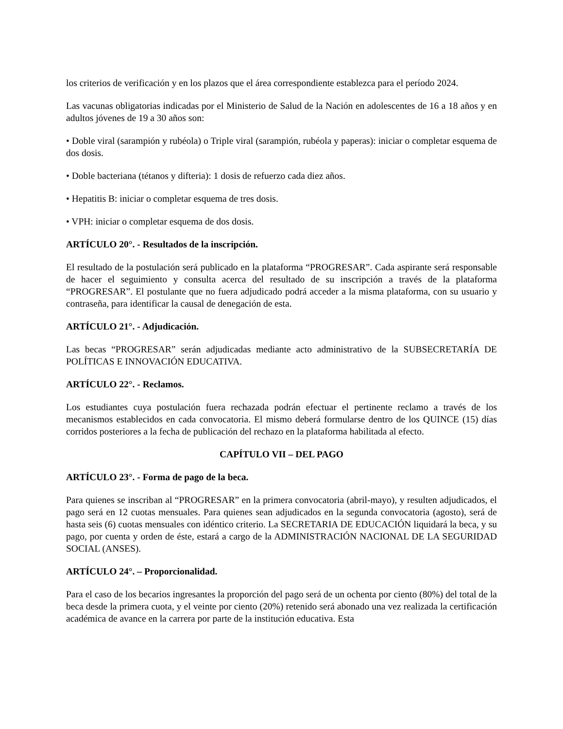los criterios de verificación y en los plazos que el área correspondiente establezca para el período 2024.
Las vacunas obligatorias indicadas por el Ministerio de Salud de la Nación en adolescentes de 16 a 18 años y en adultos jóvenes de 19 a 30 años son:
• Doble viral (sarampión y rubéola) o Triple viral (sarampión, rubéola y paperas): iniciar o completar esquema de dos dosis.
• Doble bacteriana (tétanos y difteria): 1 dosis de refuerzo cada diez años.
• Hepatitis B: iniciar o completar esquema de tres dosis.
• VPH: iniciar o completar esquema de dos dosis.
ARTÍCULO 20°. - Resultados de la inscripción.
El resultado de la postulación será publicado en la plataforma “PROGRESAR”. Cada aspirante será responsable de hacer el seguimiento y consulta acerca del resultado de su inscripción a través de la plataforma “PROGRESAR”. El postulante que no fuera adjudicado podrá acceder a la misma plataforma, con su usuario y contraseña, para identificar la causal de denegación de esta.
ARTÍCULO 21°. - Adjudicación.
Las becas “PROGRESAR” serán adjudicadas mediante acto administrativo de la SUBSECRETARÍA DE POLÍTICAS E INNOVACIÓN EDUCATIVA.
ARTÍCULO 22°. - Reclamos.
Los estudiantes cuya postulación fuera rechazada podrán efectuar el pertinente reclamo a través de los mecanismos establecidos en cada convocatoria. El mismo deberá formularse dentro de los QUINCE (15) días corridos posteriores a la fecha de publicación del rechazo en la plataforma habilitada al efecto.
CAPÍTULO VII – DEL PAGO
ARTÍCULO 23°. - Forma de pago de la beca.
Para quienes se inscriban al “PROGRESAR” en la primera convocatoria (abril-mayo), y resulten adjudicados, el pago será en 12 cuotas mensuales. Para quienes sean adjudicados en la segunda convocatoria (agosto), será de hasta seis (6) cuotas mensuales con idéntico criterio. La SECRETARIA DE EDUCACIÓN liquidará la beca, y su pago, por cuenta y orden de éste, estará a cargo de la ADMINISTRACIÓN NACIONAL DE LA SEGURIDAD SOCIAL (ANSES).
ARTÍCULO 24°. – Proporcionalidad.
Para el caso de los becarios ingresantes la proporción del pago será de un ochenta por ciento (80%) del total de la beca desde la primera cuota, y el veinte por ciento (20%) retenido será abonado una vez realizada la certificación académica de avance en la carrera por parte de la institución educativa. Esta